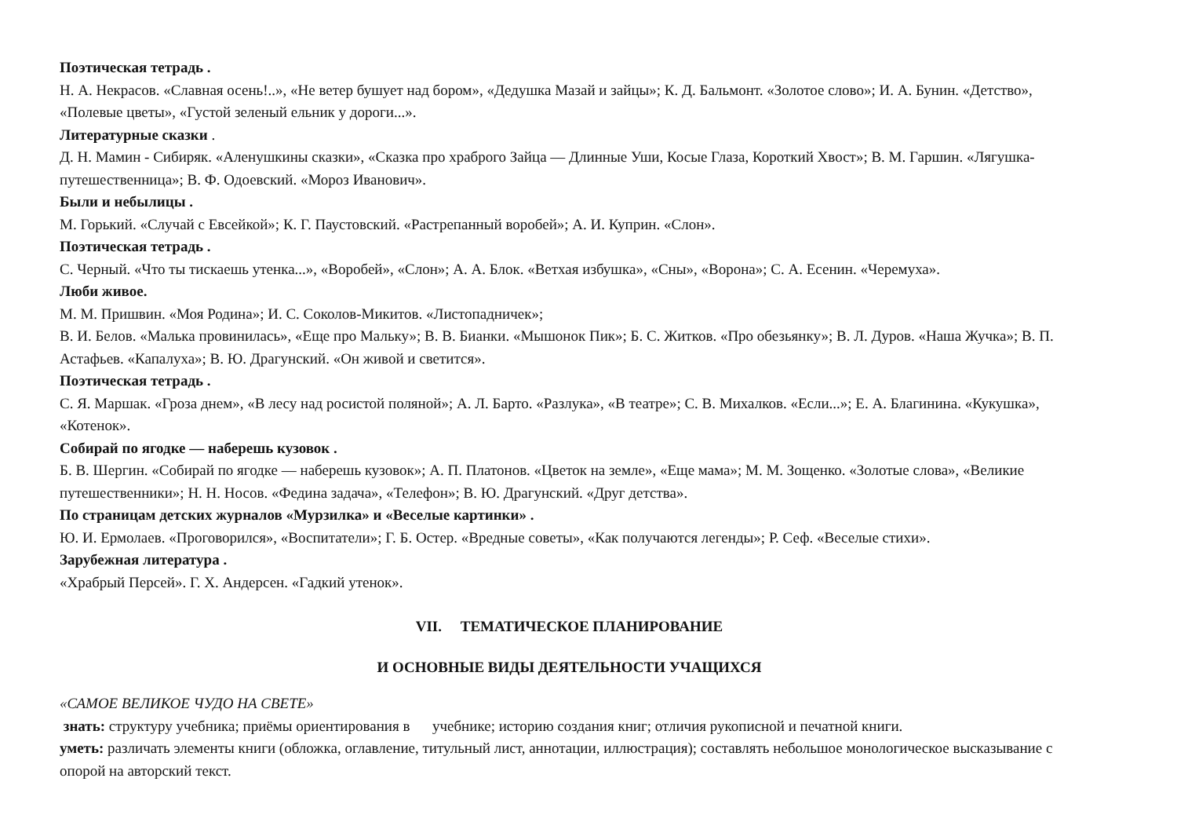Поэтическая тетрадь .
Н. А. Некрасов. «Славная осень!..», «Не ветер бушует над бором», «Дедушка Мазай и зайцы»; К. Д. Бальмонт. «Золотое слово»; И. А. Бунин. «Детство», «Полевые цветы», «Густой зеленый ельник у дороги...».
Литературные сказки .
Д. Н. Мамин - Сибиряк. «Аленушкины сказки», «Сказка про храброго Зайца — Длинные Уши, Косые Глаза, Короткий Хвост»; В. М. Гаршин. «Лягушка-путешественница»; В. Ф. Одоевский. «Мороз Иванович».
Были и небылицы .
М. Горький. «Случай с Евсейкой»; К. Г. Паустовский. «Растрепанный воробей»; А. И. Куприн. «Слон».
Поэтическая тетрадь .
С. Черный. «Что ты тискаешь утенка...», «Воробей», «Слон»; А. А. Блок. «Ветхая избушка», «Сны», «Ворона»; С. А. Есенин. «Черемуха».
Люби живое.
М. М. Пришвин. «Моя Родина»; И. С. Соколов-Микитов. «Листопадничек»;
В. И. Белов. «Малька провинилась», «Еще про Мальку»; В. В. Бианки. «Мышонок Пик»; Б. С. Житков. «Про обезьянку»; В. Л. Дуров. «Наша Жучка»; В. П. Астафьев. «Капалуха»; В. Ю. Драгунский. «Он живой и светится».
Поэтическая тетрадь .
С. Я. Маршак. «Гроза днем», «В лесу над росистой поляной»; А. Л. Барто. «Разлука», «В театре»; С. В. Михалков. «Если...»; Е. А. Благинина. «Кукушка», «Котенок».
Собирай по ягодке — наберешь кузовок .
Б. В. Шергин. «Собирай по ягодке — наберешь кузовок»; А. П. Платонов. «Цветок на земле», «Еще мама»; М. М. Зощенко. «Золотые слова», «Великие путешественники»; Н. Н. Носов. «Федина задача», «Телефон»; В. Ю. Драгунский. «Друг детства».
По страницам детских журналов «Мурзилка» и «Веселые картинки» .
Ю. И. Ермолаев. «Проговорился», «Воспитатели»; Г. Б. Остер. «Вредные советы», «Как получаются легенды»; Р. Сеф. «Веселые стихи».
Зарубежная литература .
«Храбрый Персей». Г. Х. Андерсен. «Гадкий утенок».
VII. ТЕМАТИЧЕСКОЕ ПЛАНИРОВАНИЕ
И ОСНОВНЫЕ ВИДЫ ДЕЯТЕЛЬНОСТИ УЧАЩИХСЯ
«САМОЕ ВЕЛИКОЕ ЧУДО НА СВЕТЕ»
знать: структуру учебника; приёмы ориентирования в учебнике; историю создания книг; отличия рукописной и печатной книги.
уметь: различать элементы книги (обложка, оглавление, титульный лист, аннотации, иллюстрация); составлять небольшое монологическое высказывание с опорой на авторский текст.